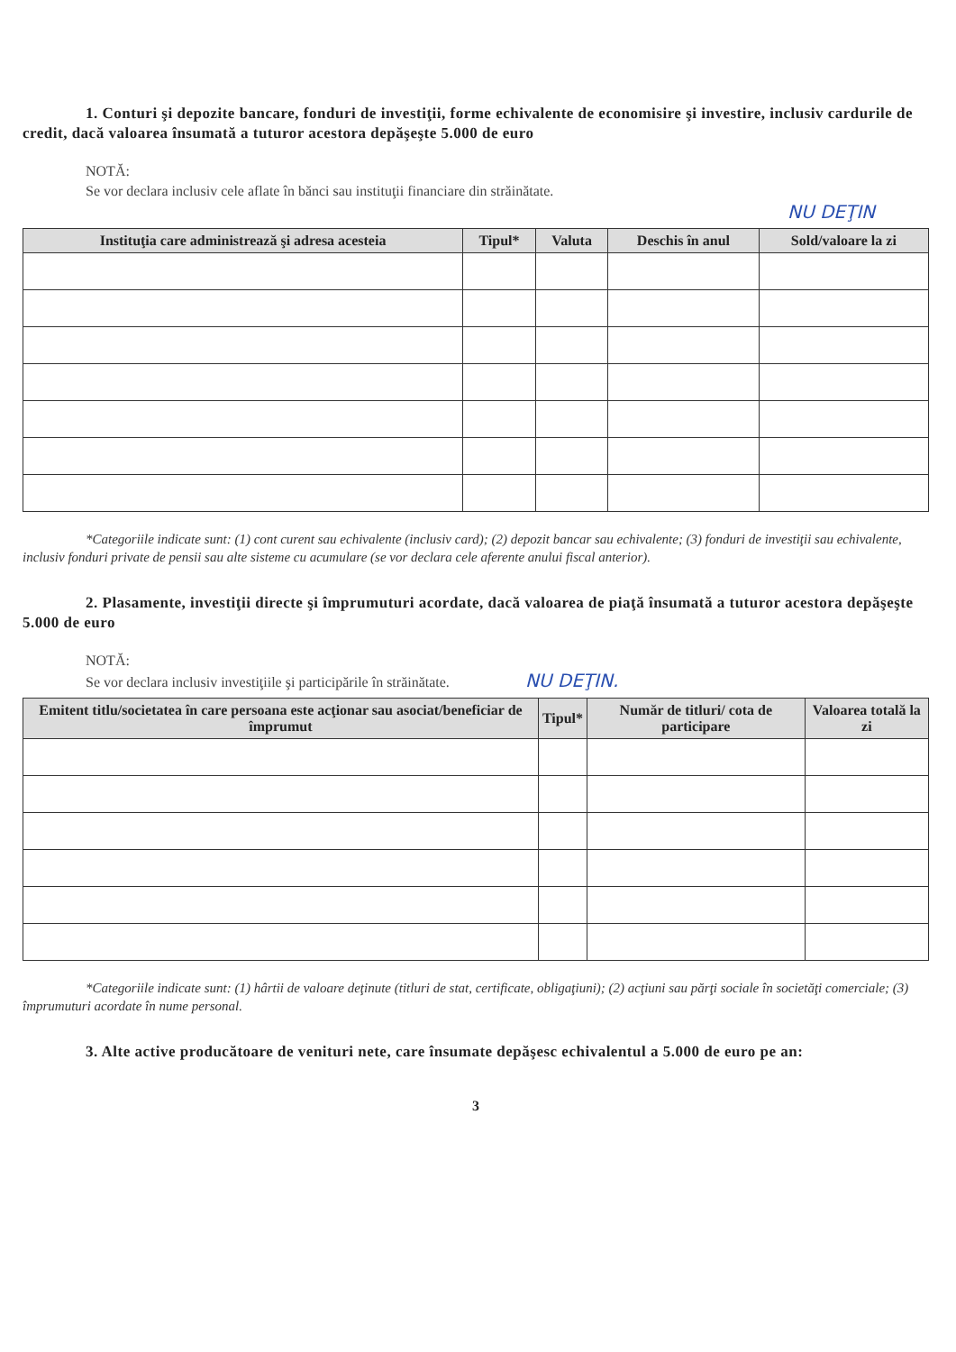1. Conturi şi depozite bancare, fonduri de investiţii, forme echivalente de economisire şi investire, inclusiv cardurile de credit, dacă valoarea însumată a tuturor acestora depăşeşte 5.000 de euro
NOTĂ:
Se vor declara inclusiv cele aflate în bănci sau instituţii financiare din străinătate.
NU DEŢIN
| Instituţia care administrează şi adresa acesteia | Tipul* | Valuta | Deschis în anul | Sold/valoare la zi |
| --- | --- | --- | --- | --- |
*Categoriile indicate sunt: (1) cont curent sau echivalente (inclusiv card); (2) depozit bancar sau echivalente; (3) fonduri de investiţii sau echivalente, inclusiv fonduri private de pensii sau alte sisteme cu acumulare (se vor declara cele aferente anului fiscal anterior).
2. Plasamente, investiţii directe şi împrumuturi acordate, dacă valoarea de piaţă însumată a tuturor acestora depăşeşte 5.000 de euro
NOTĂ:
Se vor declara inclusiv investiţiile şi participările în străinătate. NU DEŢIN.
| Emitent titlu/societatea în care persoana este acţionar sau asociat/beneficiar de împrumut | Tipul* | Număr de titluri/ cota de participare | Valoarea totală la zi |
| --- | --- | --- | --- |
*Categoriile indicate sunt: (1) hârtii de valoare deţinute (titluri de stat, certificate, obligaţiuni); (2) acţiuni sau părţi sociale în societăţi comerciale; (3) împrumuturi acordate în nume personal.
3. Alte active producătoare de venituri nete, care însumate depăşesc echivalentul a 5.000 de euro pe an:
3